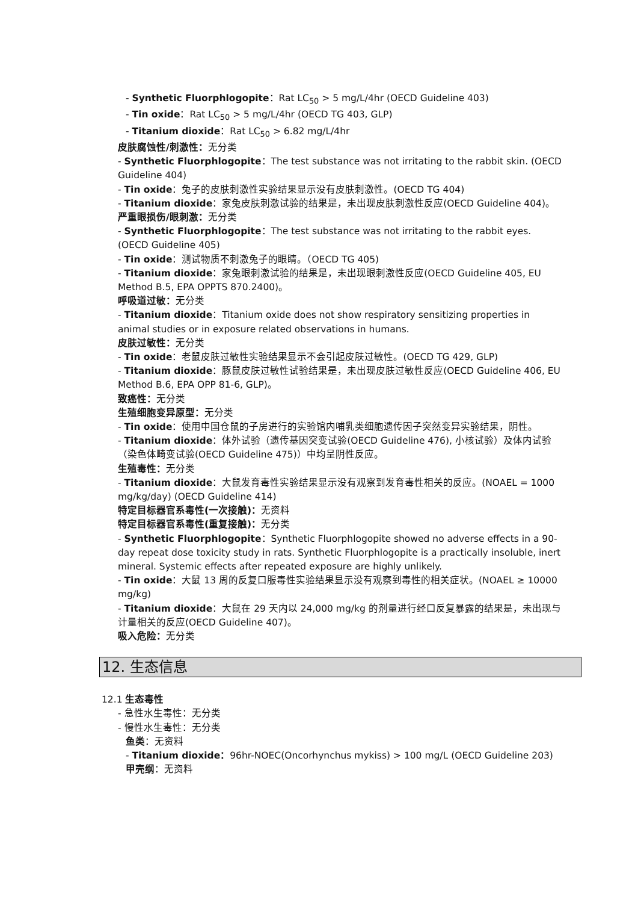- Synthetic Fluorphlogopite：Rat LC<sub>50</sub> > 5 mg/L/4hr (OECD Guideline 403)
- Tin oxide：Rat LC<sub>50</sub> > 5 mg/L/4hr (OECD TG 403, GLP)
- Titanium dioxide：Rat LC<sub>50</sub> > 6.82 mg/L/4hr
皮肤腐蚀性/刺激性：无分类
- Synthetic Fluorphlogopite：The test substance was not irritating to the rabbit skin. (OECD Guideline 404)
- Tin oxide：兔子的皮肤刺激性实验结果显示没有皮肤刺激性。(OECD TG 404)
- Titanium dioxide：家兔皮肤刺激试验的结果是，未出现皮肤刺激性反应(OECD Guideline 404)。
严重眼损伤/眼刺激：无分类
- Synthetic Fluorphlogopite：The test substance was not irritating to the rabbit eyes. (OECD Guideline 405)
- Tin oxide：测试物质不刺激兔子的眼睛。（OECD TG 405)
- Titanium dioxide：家兔眼刺激试验的结果是，未出现眼刺激性反应(OECD Guideline 405, EU Method B.5, EPA OPPTS 870.2400)。
呼吸道过敏：无分类
- Titanium dioxide：Titanium oxide does not show respiratory sensitizing properties in animal studies or in exposure related observations in humans.
皮肤过敏性：无分类
- Tin oxide：老鼠皮肤过敏性实验结果显示不会引起皮肤过敏性。(OECD TG 429, GLP)
- Titanium dioxide：豚鼠皮肤过敏性试验结果是，未出现皮肤过敏性反应(OECD Guideline 406, EU Method B.6, EPA OPP 81-6, GLP)。
致癌性：无分类
生殖细胞变异原型：无分类
- Tin oxide：使用中国仓鼠的子房进行的实验馆内哺乳类细胞遗传因子突然变异实验结果，阴性。
- Titanium dioxide：体外试验（遗传基因突变试验(OECD Guideline 476), 小核试验）及体内试验（染色体畸变试验(OECD Guideline 475)）中均呈阴性反应。
生殖毒性：无分类
- Titanium dioxide：大鼠发育毒性实验结果显示没有观察到发育毒性相关的反应。(NOAEL = 1000 mg/kg/day) (OECD Guideline 414)
特定目标器官系毒性(一次接触)：无资料
特定目标器官系毒性(重复接触)：无分类
- Synthetic Fluorphlogopite：Synthetic Fluorphlogopite showed no adverse effects in a 90-day repeat dose toxicity study in rats. Synthetic Fluorphlogopite is a practically insoluble, inert mineral. Systemic effects after repeated exposure are highly unlikely.
- Tin oxide：大鼠 13 周的反复口服毒性实验结果显示没有观察到毒性的相关症状。(NOAEL ≥ 10000 mg/kg)
- Titanium dioxide：大鼠在 29 天内以 24,000 mg/kg 的剂量进行经口反复暴露的结果是，未出现与计量相关的反应(OECD Guideline 407)。
吸入危险：无分类
12. 生态信息
12.1 生态毒性
- 急性水生毒性：无分类
- 慢性水生毒性：无分类
鱼类：无资料
- Titanium dioxide：96hr-NOEC(Oncorhynchus mykiss) > 100 mg/L (OECD Guideline 203)
甲壳纲：无资料